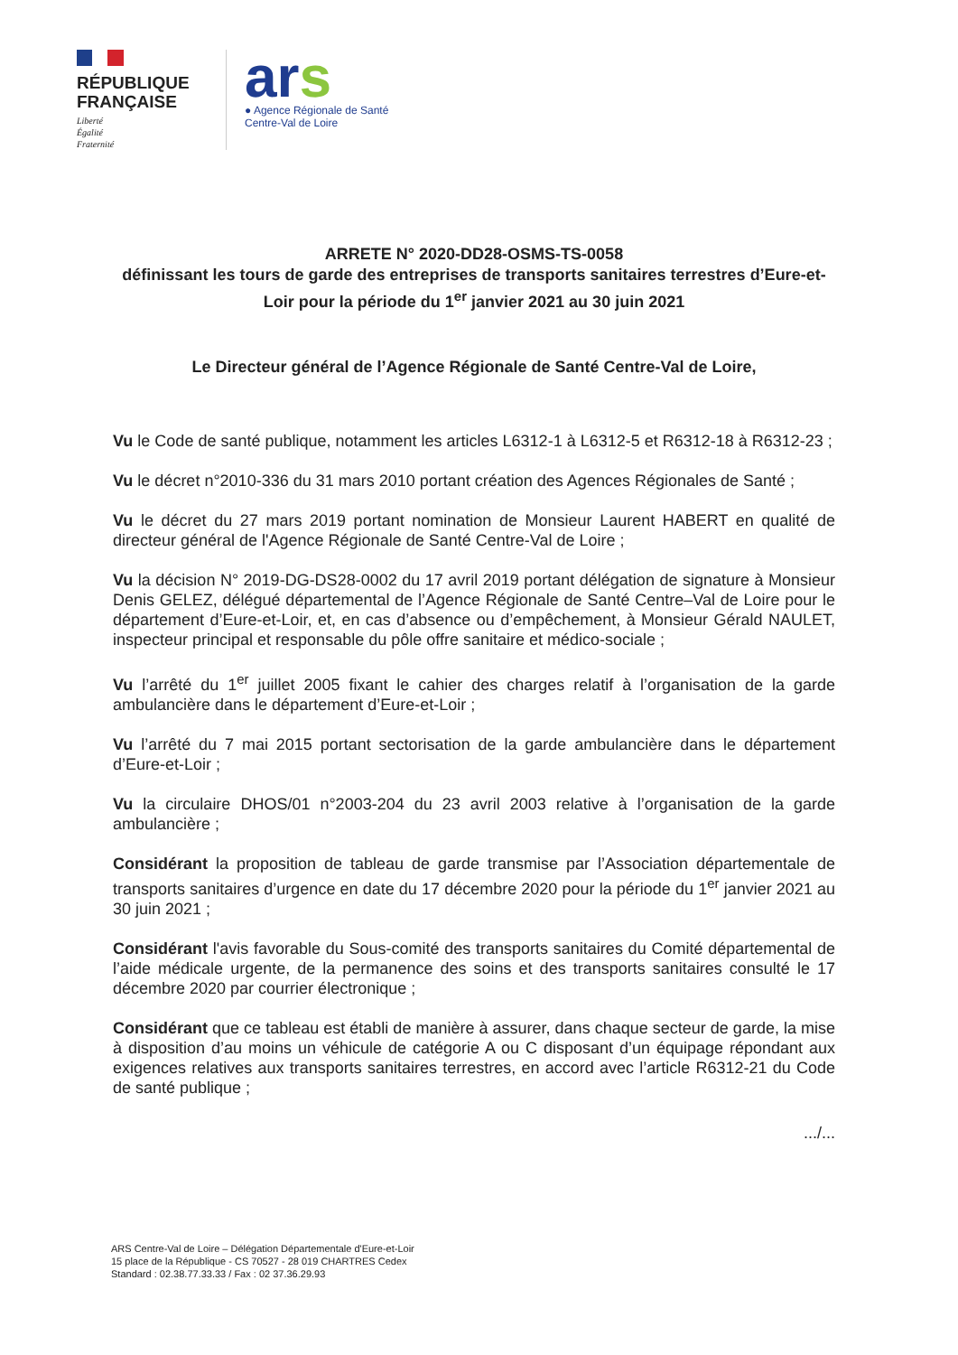RÉPUBLIQUE FRANÇAISE
Liberté
Égalité
Fraternité
ars
● Agence Régionale de Santé
Centre-Val de Loire
ARRETE N° 2020-DD28-OSMS-TS-0058
définissant les tours de garde des entreprises de transports sanitaires terrestres d’Eure-et-Loir pour la période du 1<sup>er</sup> janvier 2021 au 30 juin 2021
Le Directeur général de l’Agence Régionale de Santé Centre-Val de Loire,
Vu le Code de santé publique, notamment les articles L6312-1 à L6312-5 et R6312-18 à R6312-23 ;
Vu le décret n°2010-336 du 31 mars 2010 portant création des Agences Régionales de Santé ;
Vu le décret du 27 mars 2019 portant nomination de Monsieur Laurent HABERT en qualité de directeur général de l'Agence Régionale de Santé Centre-Val de Loire ;
Vu la décision N° 2019-DG-DS28-0002 du 17 avril 2019 portant délégation de signature à Monsieur Denis GELEZ, délégué départemental de l’Agence Régionale de Santé Centre–Val de Loire pour le département d’Eure-et-Loir, et, en cas d’absence ou d’empêchement, à Monsieur Gérald NAULET, inspecteur principal et responsable du pôle offre sanitaire et médico-sociale ;
Vu l’arrêté du 1<sup>er</sup> juillet 2005 fixant le cahier des charges relatif à l’organisation de la garde ambulancière dans le département d’Eure-et-Loir ;
Vu l’arrêté du 7 mai 2015 portant sectorisation de la garde ambulancière dans le département d’Eure-et-Loir ;
Vu la circulaire DHOS/01 n°2003-204 du 23 avril 2003 relative à l’organisation de la garde ambulancière ;
Considérant la proposition de tableau de garde transmise par l’Association départementale de transports sanitaires d’urgence en date du 17 décembre 2020 pour la période du 1<sup>er</sup> janvier 2021 au 30 juin 2021 ;
Considérant l'avis favorable du Sous-comité des transports sanitaires du Comité départemental de l’aide médicale urgente, de la permanence des soins et des transports sanitaires consulté le 17 décembre 2020 par courrier électronique ;
Considérant que ce tableau est établi de manière à assurer, dans chaque secteur de garde, la mise à disposition d’au moins un véhicule de catégorie A ou C disposant d’un équipage répondant aux exigences relatives aux transports sanitaires terrestres, en accord avec l’article R6312-21 du Code de santé publique ;
.../...
ARS Centre-Val de Loire – Délégation Départementale d'Eure-et-Loir
15 place de la République - CS 70527 - 28 019 CHARTRES Cedex
Standard : 02.38.77.33.33 / Fax : 02 37.36.29.93